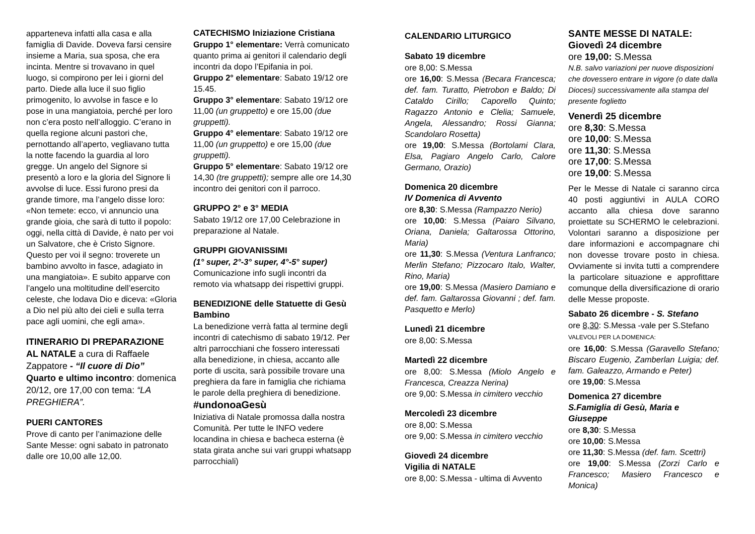apparteneva infatti alla casa e alla famiglia di Davide. Doveva farsi censire insieme a Maria, sua sposa, che era incinta. Mentre si trovavano in quel luogo, si compirono per lei i giorni del parto. Diede alla luce il suo figlio primogenito, lo avvolse in fasce e lo pose in una mangiatoia, perché per loro non c’era posto nell’alloggio. C’erano in quella regione alcuni pastori che, pernottando all’aperto, vegliavano tutta la notte facendo la guardia al loro gregge. Un angelo del Signore si presentò a loro e la gloria del Signore li avvolse di luce. Essi furono presi da grande timore, ma l’angelo disse loro: «Non temete: ecco, vi annuncio una grande gioia, che sarà di tutto il popolo: oggi, nella città di Davide, è nato per voi un Salvatore, che è Cristo Signore. Questo per voi il segno: troverete un bambino avvolto in fasce, adagiato in una mangiatoia». E subito apparve con l’angelo una moltitudine dell’esercito celeste, che lodava Dio e diceva: «Gloria a Dio nel più alto dei cieli e sulla terra pace agli uomini, che egli ama».
ITINERARIO DI PREPARAZIONE AL NATALE a cura di Raffaele Zappatore - “Il cuore di Dio”
Quarto e ultimo incontro: domenica 20/12, ore 17,00 con tema: “LA PREGHIERA”.
PUERI CANTORES
Prove di canto per l’animazione delle Sante Messe: ogni sabato in patronato dalle ore 10,00 alle 12,00.
CATECHISMO Iniziazione Cristiana
Gruppo 1° elementare: Verrà comunicato quanto prima ai genitori il calendario degli incontri da dopo l’Epifania in poi.
Gruppo 2° elementare: Sabato 19/12 ore 15.45.
Gruppo 3° elementare: Sabato 19/12 ore 11,00 (un gruppetto) e ore 15,00 (due gruppetti).
Gruppo 4° elementare: Sabato 19/12 ore 11,00 (un gruppetto) e ore 15,00 (due gruppetti).
Gruppo 5° elementare: Sabato 19/12 ore 14,30 (tre gruppetti); sempre alle ore 14,30 incontro dei genitori con il parroco.
GRUPPO 2° e 3° MEDIA
Sabato 19/12 ore 17,00 Celebrazione in preparazione al Natale.
GRUPPI GIOVANISSIMI
(1° super, 2°-3° super, 4°-5° super)
Comunicazione info sugli incontri da remoto via whatsapp dei rispettivi gruppi.
BENEDIZIONE delle Statuette di Gesù Bambino
La benedizione verrà fatta al termine degli incontri di catechismo di sabato 19/12. Per altri parrocchiani che fossero interessati alla benedizione, in chiesa, accanto alle porte di uscita, sarà possibile trovare una preghiera da fare in famiglia che richiama le parole della preghiera di benedizione.
#undonoaGesù
Iniziativa di Natale promossa dalla nostra Comunità. Per tutte le INFO vedere locandina in chiesa e bacheca esterna (è stata girata anche sui vari gruppi whatsapp parrocchiali)
CALENDARIO LITURGICO
Sabato 19 dicembre
ore 8,00: S.Messa
ore 16,00: S.Messa (Becara Francesca; def. fam. Turatto, Pietrobon e Baldo; Di Cataldo Cirillo; Caporello Quinto; Ragazzo Antonio e Clelia; Samuele, Angela, Alessandro; Rossi Gianna; Scandolaro Rosetta)
ore 19,00: S.Messa (Bortolami Clara, Elsa, Pagiaro Angelo Carlo, Calore Germano, Orazio)
Domenica 20 dicembre
IV Domenica di Avvento
ore 8,30: S.Messa (Rampazzo Nerio)
ore 10,00: S.Messa (Paiaro Silvano, Oriana, Daniela; Galtarossa Ottorino, Maria)
ore 11,30: S.Messa (Ventura Lanfranco; Merlin Stefano; Pizzocaro Italo, Walter, Rino, Maria)
ore 19,00: S.Messa (Masiero Damiano e def. fam. Galtarossa Giovanni ; def. fam. Pasquetto e Merlo)
Lunedì 21 dicembre
ore 8,00: S.Messa
Martedì 22 dicembre
ore 8,00: S.Messa (Miolo Angelo e Francesca, Creazza Nerina)
ore 9,00: S.Messa in cimitero vecchio
Mercoledì 23 dicembre
ore 8,00: S.Messa
ore 9,00: S.Messa in cimitero vecchio
Giovedì 24 dicembre
Vigilia di NATALE
ore 8,00: S.Messa - ultima di Avvento
SANTE MESSE DI NATALE:
Giovedì 24 dicembre
ore 19,00: S.Messa
N.B. salvo variazioni per nuove disposizioni che dovessero entrare in vigore (o date dalla Diocesi) successivamente alla stampa del presente foglietto
Venerdì 25 dicembre
ore 8,30: S.Messa
ore 10,00: S.Messa
ore 11,30: S.Messa
ore 17,00: S.Messa
ore 19,00: S.Messa
Per le Messe di Natale ci saranno circa 40 posti aggiuntivi in AULA CORO accanto alla chiesa dove saranno proiettate su SCHERMO le celebrazioni. Volontari saranno a disposizione per dare informazioni e accompagnare chi non dovesse trovare posto in chiesa. Ovviamente si invita tutti a comprendere la particolare situazione e approfittare comunque della diversificazione di orario delle Messe proposte.
Sabato 26 dicembre - S. Stefano
ore 8,30: S.Messa -vale per S.Stefano
VALEVOLI PER LA DOMENICA:
ore 16,00: S.Messa (Garavello Stefano; Biscaro Eugenio, Zamberlan Luigia; def. fam. Galeazzo, Armando e Peter)
ore 19,00: S.Messa
Domenica 27 dicembre
S.Famiglia di Gesù, Maria e Giuseppe
ore 8,30: S.Messa
ore 10,00: S.Messa
ore 11,30: S.Messa (def. fam. Scettri)
ore 19,00: S.Messa (Zorzi Carlo e Francesco; Masiero Francesco e Monica)